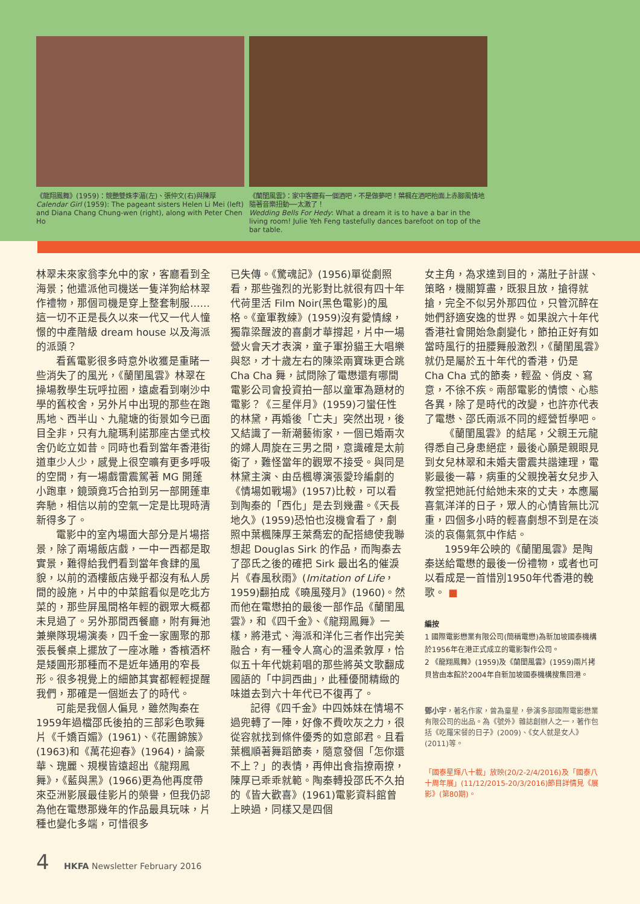《龍翔鳳舞》(1959)：競艷雙姝李湄(左)、張仲文(右)與陳厚
Calendar Girl (1959): The pageant sisters Helen Li Mei (left) and Diana Chang Chung-wen (right), along with Peter Chen Ho
《蘭閨風雲》：家中客廳有一個酒吧，不是做夢吧！葉楓在酒吧枱面上赤腳風情地隨著音樂扭動──太激了！
Wedding Bells For Hedy: What a dream it is to have a bar in the living room! Julie Yeh Feng tastefully dances barefoot on top of the bar table.
林翠未來家翁李允中的家，客廳看到全海景；他遣派他司機送一隻洋狗給林翠作禮物，那個司機是穿上整套制服……這一切不正是長久以來一代又一代人憧憬的中產階級 dream house 以及海派的派頭？
看舊電影很多時意外收獲是重睹一些消失了的風光，《蘭閨風雲》林翠在操場教學生玩呼拉圈，遠處看到喇沙中學的舊校舍，另外片中出現的那些在跑馬地、西半山、九龍塘的街景如今已面目全非，只有九龍瑪利諾那座古堡式校舍仍屹立如昔。同時也看到當年香港街道車少人少，感覺上很空曠有更多呼吸的空間，有一場戲雷震駕著 MG 開蓬小跑車，鏡頭竟巧合拍到另一部開蓬車奔馳，相信以前的空氣一定是比現時清新得多了。
電影中的室內場面大部分是片場搭景，除了兩場飯店戲，一中一西都是取實景，難得給我們看到當年食肆的風貌，以前的酒樓飯店幾乎都沒有私人房間的設施，片中的中菜館看似是吃北方菜的，那些屏風間格年輕的觀眾大概都未見過了。另外那間西餐廳，附有舞池兼樂隊現場演奏，四千金一家團聚的那張長餐桌上擺放了一座冰雕，香檳酒杯是矮圓形那種而不是近年通用的窄長形。很多視覺上的細節其實都輕輕提醒我們，那確是一個逝去了的時代。
可能是我個人偏見，雖然陶秦在1959年過檔邵氏後拍的三部彩色歌舞片《千嬌百媚》(1961)、《花團錦簇》(1963)和《萬花迎春》(1964)，論豪華、瑰麗、規模皆遠超出《龍翔鳳舞》，《藍與黑》(1966)更為他再度帶來亞洲影展最佳影片的榮譽，但我仍認為他在電懋那幾年的作品最具玩味，片種也變化多端，可惜很多
已失傳。《驚魂記》(1956)單從劇照看，那些強烈的光影對比就很有四十年代荷里活 Film Noir(黑色電影)的風格。《童軍教練》(1959)沒有愛情線，獨靠梁醒波的喜劇才華撐起，片中一場營火會天才表演，童子軍扮貓王大唱樂與怒，才十歲左右的陳梁兩寶珠更合跳 Cha Cha 舞，試問除了電懋還有哪間電影公司會投資拍一部以童軍為題材的電影？《三星伴月》(1959)刁蠻任性的林黛，再婚後「亡夫」突然出現，後又結識了一新潮藝術家，一個已婚兩次的婦人周旋在三男之間，意識確是太前衛了，難怪當年的觀眾不接受。與同是林黛主演、由岳楓導演張愛玲編劇的《情場如戰場》(1957)比較，可以看到陶秦的「西化」是去到幾盡。《天長地久》(1959)恐怕也沒機會看了，劇照中葉楓陳厚王萊喬宏的配搭總使我聯想起 Douglas Sirk 的作品，而陶秦去了邵氏之後的確把 Sirk 最出名的催淚片《春風秋雨》(Imitation of Life，1959)翻拍成《曉風殘月》(1960)。然而他在電懋拍的最後一部作品《蘭閨風雲》，和《四千金》、《龍翔鳳舞》一樣，將港式、海派和洋化三者作出完美融合，有一種令人窩心的溫柔敦厚，恰似五十年代姚莉唱的那些將英文歌翻成國語的「中詞西曲」，此種優閒精緻的味道去到六十年代已不復再了。
記得《四千金》中四姊妹在情場不過兜轉了一陣，好像不費吹灰之力，很從容就找到條件優秀的如意郎君。且看葉楓順著舞蹈節奏，隨意發個「怎你還不上？」的表情，再伸出食指撩兩撩，陳厚已乖乖就範。陶秦轉投邵氏不久拍的《皆大歡喜》(1961)電影資料館曾上映過，同樣又是四個
女主角，為求達到目的，滿肚子計謀、策略，機關算盡，既狠且放，搶得就搶，完全不似另外那四位，只管沉醉在她們舒適安逸的世界。如果說六十年代香港社會開始急劇變化，節拍正好有如當時風行的扭腰舞般激烈，《蘭閨風雲》就仍是屬於五十年代的香港，仍是 Cha Cha 式的節奏，輕盈、俏皮、寫意，不徐不疾。兩部電影的情懷、心態各異，除了是時代的改變，也許亦代表了電懋、邵氏兩派不同的經營哲學吧。
《蘭閨風雲》的結尾，父親王元龍得悉自己身患絕症，最後心願是親眼見到女兒林翠和未婚夫雷震共諧連理，電影最後一幕，病重的父親挽著女兒步入教堂把她託付給她未來的丈夫，本應屬喜氣洋洋的日子，眾人的心情皆無比沉重，四個多小時的輕喜劇想不到是在淡淡的哀傷氣氛中作結。
1959年公映的《蘭閨風雲》是陶秦送給電懋的最後一份禮物，或者也可以看成是一首惜別1950年代香港的輓歌。 ■
編按
1 國際電影懋業有限公司(簡稱電懋)為新加坡國泰機構於1956年在港正式成立的電影製作公司。
2 《龍翔鳳舞》(1959)及《蘭閨風雲》(1959)兩片拷貝皆由本館於2004年自新加坡國泰機構搜集回港。
鄧小宇，著名作家，曾為童星，參演多部國際電影懋業有限公司的出品。為《號外》雜誌創辦人之一，著作包括《吃羅宋餐的日子》(2009)、《女人就是女人》(2011)等。
「國泰星輝八十載」放映(20/2-2/4/2016)及「國泰八十周年展」(11/12/2015-20/3/2016)節目詳情見《展影》(第80期)。
4 HKFA Newsletter February 2016